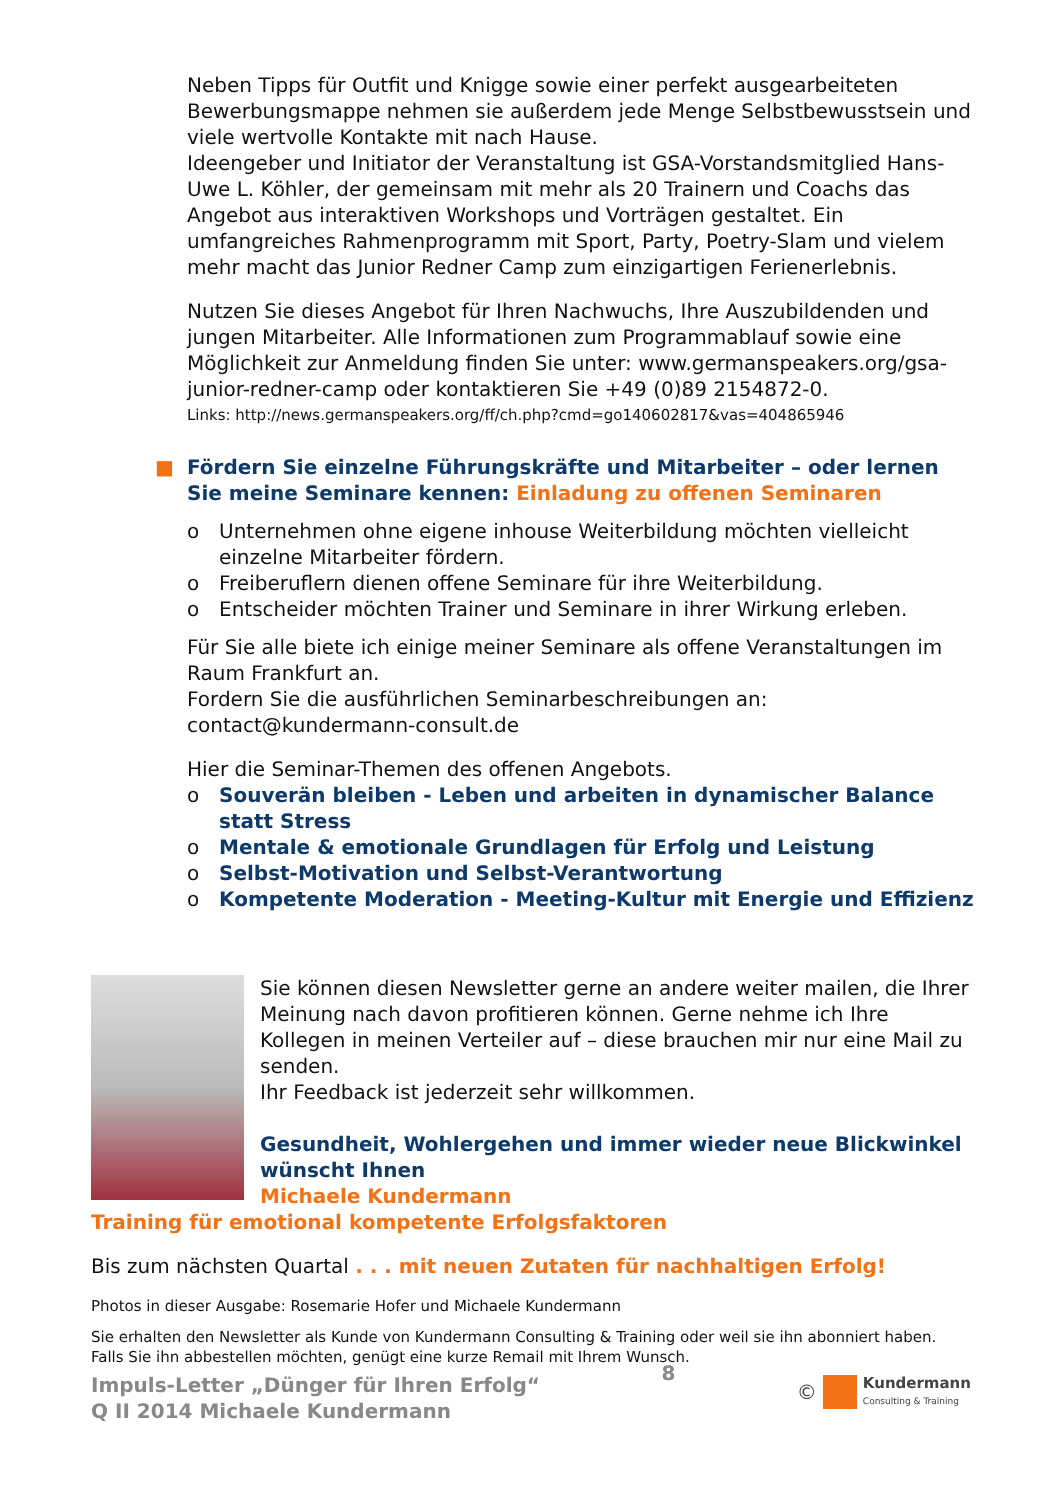Neben Tipps für Outfit und Knigge sowie einer perfekt ausgearbeiteten Bewerbungsmappe nehmen sie außerdem jede Menge Selbstbewusstsein und viele wertvolle Kontakte mit nach Hause.
Ideengeber und Initiator der Veranstaltung ist GSA-Vorstandsmitglied Hans-Uwe L. Köhler, der gemeinsam mit mehr als 20 Trainern und Coachs das Angebot aus interaktiven Workshops und Vorträgen gestaltet. Ein umfangreiches Rahmenprogramm mit Sport, Party, Poetry-Slam und vielem mehr macht das Junior Redner Camp zum einzigartigen Ferienerlebnis.
Nutzen Sie dieses Angebot für Ihren Nachwuchs, Ihre Auszubildenden und jungen Mitarbeiter. Alle Informationen zum Programmablauf sowie eine Möglichkeit zur Anmeldung finden Sie unter: www.germanspeakers.org/gsa-junior-redner-camp oder kontaktieren Sie +49 (0)89 2154872-0.
Links: http://news.germanspeakers.org/ff/ch.php?cmd=go140602817&vas=404865946
■ Fördern Sie einzelne Führungskräfte und Mitarbeiter – oder lernen Sie meine Seminare kennen: Einladung zu offenen Seminaren
o Unternehmen ohne eigene inhouse Weiterbildung möchten vielleicht einzelne Mitarbeiter fördern.
o Freiberuflern dienen offene Seminare für ihre Weiterbildung.
o Entscheider möchten Trainer und Seminare in ihrer Wirkung erleben.
Für Sie alle biete ich einige meiner Seminare als offene Veranstaltungen im Raum Frankfurt an.
Fordern Sie die ausführlichen Seminarbeschreibungen an:
contact@kundermann-consult.de
Hier die Seminar-Themen des offenen Angebots.
o Souverän bleiben - Leben und arbeiten in dynamischer Balance statt Stress
o Mentale & emotionale Grundlagen für Erfolg und Leistung
o Selbst-Motivation und Selbst-Verantwortung
o Kompetente Moderation - Meeting-Kultur mit Energie und Effizienz
Sie können diesen Newsletter gerne an andere weiter mailen, die Ihrer Meinung nach davon profitieren können. Gerne nehme ich Ihre Kollegen in meinen Verteiler auf – diese brauchen mir nur eine Mail zu senden.
Ihr Feedback ist jederzeit sehr willkommen.
Gesundheit, Wohlergehen und immer wieder neue Blickwinkel wünscht Ihnen
Michaele Kundermann
Training für emotional kompetente Erfolgsfaktoren
Bis zum nächsten Quartal . . . mit neuen Zutaten für nachhaltigen Erfolg!
Photos in dieser Ausgabe: Rosemarie Hofer und Michaele Kundermann
Sie erhalten den Newsletter als Kunde von Kundermann Consulting & Training oder weil sie ihn abonniert haben. Falls Sie ihn abbestellen möchten, genügt eine kurze Remail mit Ihrem Wunsch.
Impuls-Letter „Dünger für Ihren Erfolg“
Q II 2014 Michaele Kundermann
8 © Kundermann
Consulting & Training